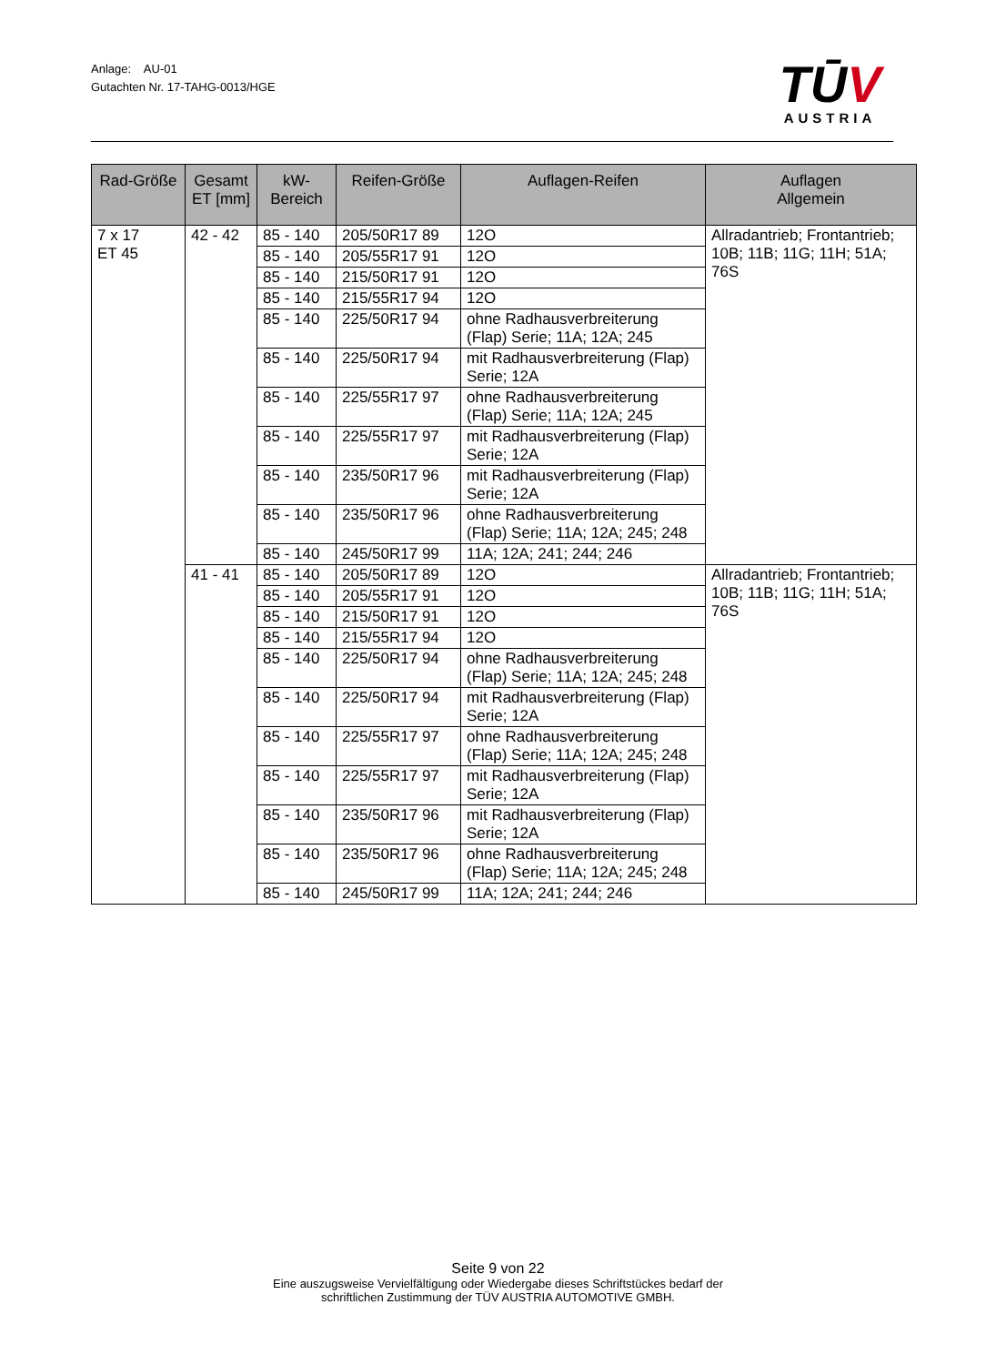Anlage: AU-01
Gutachten Nr. 17-TAHG-0013/HGE
TŪV
AUSTRIA
| Rad-Größe | Gesamt ET [mm] | kW- Bereich | Reifen-Größe | Auflagen-Reifen | Auflagen Allgemein |
| --- | --- | --- | --- | --- | --- |
| 7 x 17 ET 45 | 42 - 42 | 85 - 140 | 205/50R17 89 | 12O | Allradantrieb; Frontantrieb; 10B; 11B; 11G; 11H; 51A; 76S |
| | | 85 - 140 | 205/55R17 91 | 12O | |
| | | 85 - 140 | 215/50R17 91 | 12O | |
| | | 85 - 140 | 215/55R17 94 | 12O | |
| | | 85 - 140 | 225/50R17 94 | ohne Radhausverbreiterung (Flap) Serie; 11A; 12A; 245 | |
| | | 85 - 140 | 225/50R17 94 | mit Radhausverbreiterung (Flap) Serie; 12A | |
| | | 85 - 140 | 225/55R17 97 | ohne Radhausverbreiterung (Flap) Serie; 11A; 12A; 245 | |
| | | 85 - 140 | 225/55R17 97 | mit Radhausverbreiterung (Flap) Serie; 12A | |
| | | 85 - 140 | 235/50R17 96 | mit Radhausverbreiterung (Flap) Serie; 12A | |
| | | 85 - 140 | 235/50R17 96 | ohne Radhausverbreiterung (Flap) Serie; 11A; 12A; 245; 248 | |
| | | 85 - 140 | 245/50R17 99 | 11A; 12A; 241; 244; 246 | |
| | 41 - 41 | 85 - 140 | 205/50R17 89 | 12O | Allradantrieb; Frontantrieb; 10B; 11B; 11G; 11H; 51A; 76S |
| | | 85 - 140 | 205/55R17 91 | 12O | |
| | | 85 - 140 | 215/50R17 91 | 12O | |
| | | 85 - 140 | 215/55R17 94 | 12O | |
| | | 85 - 140 | 225/50R17 94 | ohne Radhausverbreiterung (Flap) Serie; 11A; 12A; 245; 248 | |
| | | 85 - 140 | 225/50R17 94 | mit Radhausverbreiterung (Flap) Serie; 12A | |
| | | 85 - 140 | 225/55R17 97 | ohne Radhausverbreiterung (Flap) Serie; 11A; 12A; 245; 248 | |
| | | 85 - 140 | 225/55R17 97 | mit Radhausverbreiterung (Flap) Serie; 12A | |
| | | 85 - 140 | 235/50R17 96 | mit Radhausverbreiterung (Flap) Serie; 12A | |
| | | 85 - 140 | 235/50R17 96 | ohne Radhausverbreiterung (Flap) Serie; 11A; 12A; 245; 248 | |
| | | 85 - 140 | 245/50R17 99 | 11A; 12A; 241; 244; 246 | |
Seite 9 von 22
Eine auszugsweise Vervielfältigung oder Wiedergabe dieses Schriftstückes bedarf der
schriftlichen Zustimmung der TÜV AUSTRIA AUTOMOTIVE GMBH.